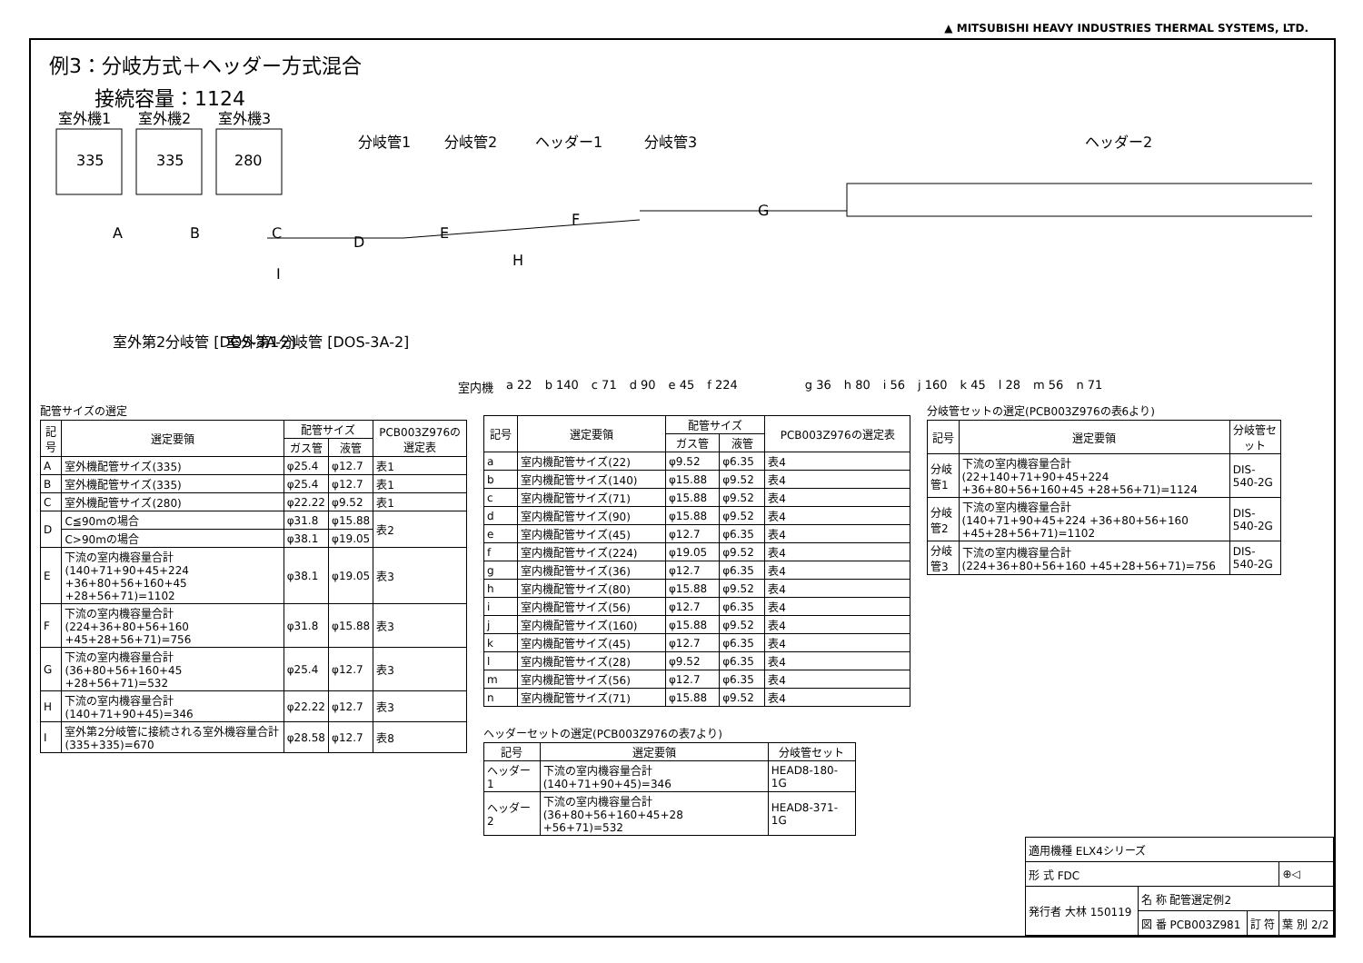▲ MITSUBISHI HEAVY INDUSTRIES THERMAL SYSTEMS, LTD.
例3：分岐方式＋ヘッダー方式混合
接続容量：1124
335
335
280
室外機1
室外機2
室外機3
分岐管1
分岐管2
ヘッダー1
分岐管3
ヘッダー2
A
B
C
D
E
F
G
H
I
室外第2分岐管 [DOS-3A-2]
室外第1分岐管 [DOS-3A-2]
室内機 a 22 b 140 c 71 d 90 e 45 f 224 g 36 h 80 i 56 j 160 k 45 l 28 m 56 n 71
配管サイズの選定
| 記号 | 選定要領 | 配管サイズ | | PCB003Z976の選定表 |
| --- | --- | --- | --- | --- |
| | | ガス管 | 液管 | |
| A | 室外機配管サイズ(335) | φ25.4 | φ12.7 | 表1 |
| B | 室外機配管サイズ(335) | φ25.4 | φ12.7 | 表1 |
| C | 室外機配管サイズ(280) | φ22.22 | φ9.52 | 表1 |
| D | C≦90mの場合 | φ31.8 | φ15.88 | 表2 |
| | C>90mの場合 | φ38.1 | φ19.05 | |
| E | 下流の室内機容量合計 (140+71+90+45+224 +36+80+56+160+45 +28+56+71)=1102 | φ38.1 | φ19.05 | 表3 |
| F | 下流の室内機容量合計 (224+36+80+56+160 +45+28+56+71)=756 | φ31.8 | φ15.88 | 表3 |
| G | 下流の室内機容量合計 (36+80+56+160+45 +28+56+71)=532 | φ25.4 | φ12.7 | 表3 |
| H | 下流の室内機容量合計 (140+71+90+45)=346 | φ22.22 | φ12.7 | 表3 |
| I | 室外第2分岐管に接続される室外機容量合計 (335+335)=670 | φ28.58 | φ12.7 | 表8 |
| 記号 | 選定要領 | 配管サイズ | | PCB003Z976の選定表 |
| --- | --- | --- | --- | --- |
| | | ガス管 | 液管 | |
| a | 室内機配管サイズ(22) | φ9.52 | φ6.35 | 表4 |
| b | 室内機配管サイズ(140) | φ15.88 | φ9.52 | 表4 |
| c | 室内機配管サイズ(71) | φ15.88 | φ9.52 | 表4 |
| d | 室内機配管サイズ(90) | φ15.88 | φ9.52 | 表4 |
| e | 室内機配管サイズ(45) | φ12.7 | φ6.35 | 表4 |
| f | 室内機配管サイズ(224) | φ19.05 | φ9.52 | 表4 |
| g | 室内機配管サイズ(36) | φ12.7 | φ6.35 | 表4 |
| h | 室内機配管サイズ(80) | φ15.88 | φ9.52 | 表4 |
| i | 室内機配管サイズ(56) | φ12.7 | φ6.35 | 表4 |
| j | 室内機配管サイズ(160) | φ15.88 | φ9.52 | 表4 |
| k | 室内機配管サイズ(45) | φ12.7 | φ6.35 | 表4 |
| l | 室内機配管サイズ(28) | φ9.52 | φ6.35 | 表4 |
| m | 室内機配管サイズ(56) | φ12.7 | φ6.35 | 表4 |
| n | 室内機配管サイズ(71) | φ15.88 | φ9.52 | 表4 |
ヘッダーセットの選定(PCB003Z976の表7より)
| 記号 | 選定要領 | 分岐管セット |
| --- | --- | --- |
| ヘッダー1 | 下流の室内機容量合計 (140+71+90+45)=346 | HEAD8-180-1G |
| ヘッダー2 | 下流の室内機容量合計 (36+80+56+160+45+28 +56+71)=532 | HEAD8-371-1G |
分岐管セットの選定(PCB003Z976の表6より)
| 記号 | 選定要領 | 分岐管セット |
| --- | --- | --- |
| 分岐管1 | 下流の室内機容量合計 (22+140+71+90+45+224 +36+80+56+160+45 +28+56+71)=1124 | DIS-540-2G |
| 分岐管2 | 下流の室内機容量合計 (140+71+90+45+224 +36+80+56+160 +45+28+56+71)=1102 | DIS-540-2G |
| 分岐管3 | 下流の室内機容量合計 (224+36+80+56+160 +45+28+56+71)=756 | DIS-540-2G |
| 適用機種 ELX4シリーズ | | | |
| 形 式 FDC | | | ⊕◁ |
| 発行者 大林 150119 | 名 称 配管選定例2 | | |
| | 図 番 PCB003Z981 | 訂 符 | 葉 別 2/2 |